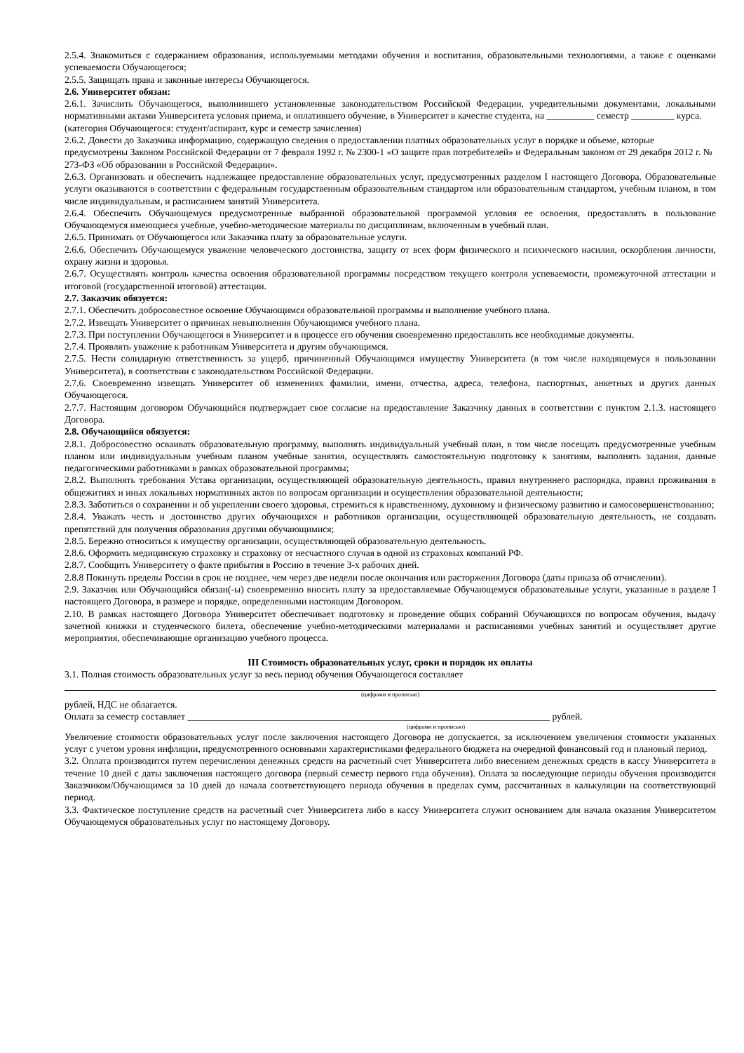2.5.4. Знакомиться с содержанием образования, используемыми методами обучения и воспитания, образовательными технологиями, а также с оценками успеваемости Обучающегося;
2.5.5. Защищать права и законные интересы Обучающегося.
2.6. Университет обязан:
2.6.1. Зачислить Обучающегося, выполнившего установленные законодательством Российской Федерации, учредительными документами, локальными нормативными актами Университета условия приема, и оплатившего обучение, в Университет в качестве студента, на __________ семестр _________ курса.
(категория Обучающегося: студент/аспирант, курс и семестр зачисления)
2.6.2. Довести до Заказчика информацию, содержащую сведения о предоставлении платных образовательных услуг в порядке и объеме, которые предусмотрены Законом Российской Федерации от 7 февраля 1992 г. № 2300-1 «О защите прав потребителей» и Федеральным законом от 29 декабря 2012 г. № 273-ФЗ «Об образовании в Российской Федерации».
2.6.3. Организовать и обеспечить надлежащее предоставление образовательных услуг, предусмотренных разделом I настоящего Договора. Образовательные услуги оказываются в соответствии с федеральным государственным образовательным стандартом или образовательным стандартом, учебным планом, в том числе индивидуальным, и расписанием занятий Университета.
2.6.4. Обеспечить Обучающемуся предусмотренные выбранной образовательной программой условия ее освоения, предоставлять в пользование Обучающемуся имеющиеся учебные, учебно-методические материалы по дисциплинам, включенным в учебный план.
2.6.5. Принимать от Обучающегося или Заказчика плату за образовательные услуги.
2.6.6. Обеспечить Обучающемуся уважение человеческого достоинства, защиту от всех форм физического и психического насилия, оскорбления личности, охрану жизни и здоровья.
2.6.7. Осуществлять контроль качества освоения образовательной программы посредством текущего контроля успеваемости, промежуточной аттестации и итоговой (государственной итоговой) аттестации.
2.7. Заказчик обязуется:
2.7.1. Обеспечить добросовестное освоение Обучающимся образовательной программы и выполнение учебного плана.
2.7.2. Извещать Университет о причинах невыполнения Обучающимся учебного плана.
2.7.3. При поступлении Обучающегося в Университет и в процессе его обучения своевременно предоставлять все необходимые документы.
2.7.4. Проявлять уважение к работникам Университета и другим обучающимся.
2.7.5. Нести солидарную ответственность за ущерб, причиненный Обучающимся имуществу Университета (в том числе находящемуся в пользовании Университета), в соответствии с законодательством Российской Федерации.
2.7.6. Своевременно извещать Университет об изменениях фамилии, имени, отчества, адреса, телефона, паспортных, анкетных и других данных Обучающегося.
2.7.7. Настоящим договором Обучающийся подтверждает свое согласие на предоставление Заказчику данных в соответствии с пунктом 2.1.3. настоящего Договора.
2.8. Обучающийся обязуется:
2.8.1. Добросовестно осваивать образовательную программу, выполнять индивидуальный учебный план, в том числе посещать предусмотренные учебным планом или индивидуальным учебным планом учебные занятия, осуществлять самостоятельную подготовку к занятиям, выполнять задания, данные педагогическими работниками в рамках образовательной программы;
2.8.2. Выполнять требования Устава организации, осуществляющей образовательную деятельность, правил внутреннего распорядка, правил проживания в общежитиях и иных локальных нормативных актов по вопросам организации и осуществления образовательной деятельности;
2.8.3. Заботиться о сохранении и об укреплении своего здоровья, стремиться к нравственному, духовному и физическому развитию и самосовершенствованию;
2.8.4. Уважать честь и достоинство других обучающихся и работников организации, осуществляющей образовательную деятельность, не создавать препятствий для получения образования другими обучающимися;
2.8.5. Бережно относиться к имуществу организации, осуществляющей образовательную деятельность.
2.8.6. Оформить медицинскую страховку и страховку от несчастного случая в одной из страховых компаний РФ.
2.8.7. Сообщить Университету о факте прибытия в Россию в течение 3-х рабочих дней.
2.8.8 Покинуть пределы России в срок не позднее, чем через две недели после окончания или расторжения Договора (даты приказа об отчислении).
2.9. Заказчик или Обучающийся обязан(-ы) своевременно вносить плату за предоставляемые Обучающемуся образовательные услуги, указанные в разделе I настоящего Договора, в размере и порядке, определенными настоящим Договором.
2.10. В рамках настоящего Договора Университет обеспечивает подготовку и проведение общих собраний Обучающихся по вопросам обучения, выдачу зачетной книжки и студенческого билета, обеспечение учебно-методическими материалами и расписаниями учебных занятий и осуществляет другие мероприятия, обеспечивающие организацию учебного процесса.
III Стоимость образовательных услуг, сроки и порядок их оплаты
3.1. Полная стоимость образовательных услуг за весь период обучения Обучающегося составляет
(цифрами и прописью)
рублей, НДС не облагается.
Оплата за семестр составляет ____________________________________________________________________________ рублей.
(цифрами и прописью)
Увеличение стоимости образовательных услуг после заключения настоящего Договора не допускается, за исключением увеличения стоимости указанных услуг с учетом уровня инфляции, предусмотренного основными характеристиками федерального бюджета на очередной финансовый год и плановый период.
3.2. Оплата производится путем перечисления денежных средств на расчетный счет Университета либо внесением денежных средств в кассу Университета в течение 10 дней с даты заключения настоящего договора (первый семестр первого года обучения). Оплата за последующие периоды обучения производится Заказчиком/Обучающимся за 10 дней до начала соответствующего периода обучения в пределах сумм, рассчитанных в калькуляции на соответствующий период.
3.3. Фактическое поступление средств на расчетный счет Университета либо в кассу Университета служит основанием для начала оказания Университетом Обучающемуся образовательных услуг по настоящему Договору.